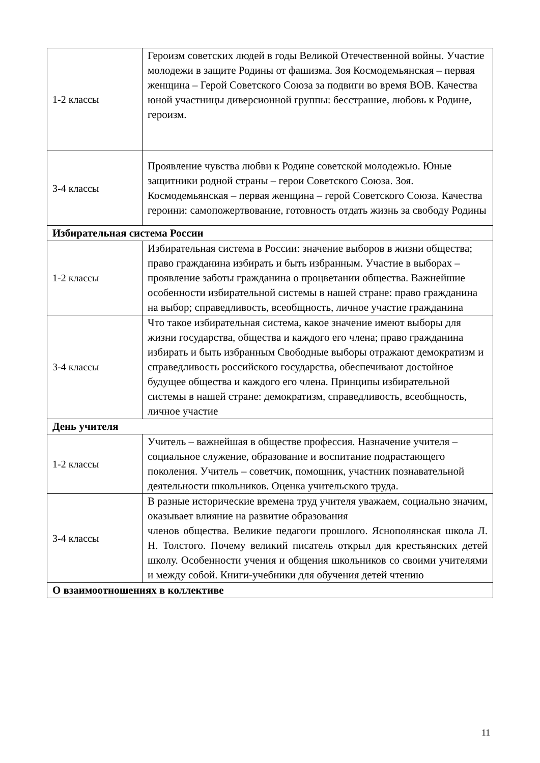| 1-2 классы | Героизм советских людей в годы Великой Отечественной войны. Участие молодежи в защите Родины от фашизма. Зоя Космодемьянская – первая женщина – Герой Советского Союза за подвиги во время ВОВ. Качества юной участницы диверсионной группы: бесстрашие, любовь к Родине, героизм. |
| 3-4 классы | Проявление чувства любви к Родине советской молодежью. Юные защитники родной страны – герои Советского Союза. Зоя. Космодемьянская – первая женщина – герой Советского Союза. Качества героини: самопожертвование, готовность отдать жизнь за свободу Родины |
| Избирательная система России | |
| 1-2 классы | Избирательная система в России: значение выборов в жизни общества; право гражданина избирать и быть избранным. Участие в выборах – проявление заботы гражданина о процветании общества. Важнейшие особенности избирательной системы в нашей стране: право гражданина на выбор; справедливость, всеобщность, личное участие гражданина |
| 3-4 классы | Что такое избирательная система, какое значение имеют выборы для жизни государства, общества и каждого его члена; право гражданина избирать и быть избранным Свободные выборы отражают демократизм и справедливость российского государства, обеспечивают достойное будущее общества и каждого его члена. Принципы избирательной системы в нашей стране: демократизм, справедливость, всеобщность, личное участие |
| День учителя | |
| 1-2 классы | Учитель – важнейшая в обществе профессия. Назначение учителя – социальное служение, образование и воспитание подрастающего поколения. Учитель – советчик, помощник, участник познавательной деятельности школьников. Оценка учительского труда. |
| 3-4 классы | В разные исторические времена труд учителя уважаем, социально значим, оказывает влияние на развитие образования членов общества. Великие педагоги прошлого. Яснополянская школа Л. Н. Толстого. Почему великий писатель открыл для крестьянских детей школу. Особенности учения и общения школьников со своими учителями и между собой. Книги-учебники для обучения детей чтению |
| О взаимоотношениях в коллективе | |
11